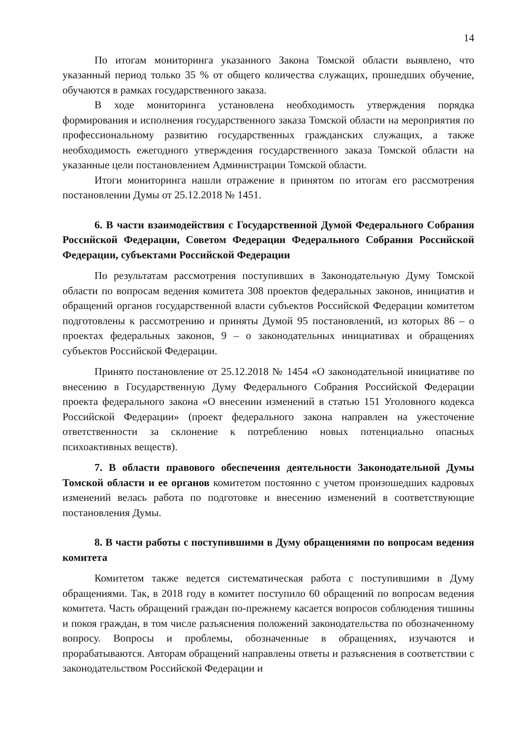14
По итогам мониторинга указанного Закона Томской области выявлено, что указанный период только 35 % от общего количества служащих, прошедших обучение, обучаются в рамках государственного заказа.
В ходе мониторинга установлена необходимость утверждения порядка формирования и исполнения государственного заказа Томской области на мероприятия по профессиональному развитию государственных гражданских служащих, а также необходимость ежегодного утверждения государственного заказа Томской области на указанные цели постановлением Администрации Томской области.
Итоги мониторинга нашли отражение в принятом по итогам его рассмотрения постановлении Думы от 25.12.2018 № 1451.
6. В части взаимодействия с Государственной Думой Федерального Собрания Российской Федерации, Советом Федерации Федерального Собрания Российской Федерации, субъектами Российской Федерации
По результатам рассмотрения поступивших в Законодательную Думу Томской области по вопросам ведения комитета 308 проектов федеральных законов, инициатив и обращений органов государственной власти субъектов Российской Федерации комитетом подготовлены к рассмотрению и приняты Думой 95 постановлений, из которых 86 – о проектах федеральных законов, 9 – о законодательных инициативах и обращениях субъектов Российской Федерации.
Принято постановление от 25.12.2018 № 1454 «О законодательной инициативе по внесению в Государственную Думу Федерального Собрания Российской Федерации проекта федерального закона «О внесении изменений в статью 151 Уголовного кодекса Российской Федерации» (проект федерального закона направлен на ужесточение ответственности за склонение к потреблению новых потенциально опасных психоактивных веществ).
7. В области правового обеспечения деятельности Законодательной Думы Томской области и ее органов комитетом постоянно с учетом произошедших кадровых изменений велась работа по подготовке и внесению изменений в соответствующие постановления Думы.
8. В части работы с поступившими в Думу обращениями по вопросам ведения комитета
Комитетом также ведется систематическая работа с поступившими в Думу обращениями. Так, в 2018 году в комитет поступило 60 обращений по вопросам ведения комитета. Часть обращений граждан по-прежнему касается вопросов соблюдения тишины и покоя граждан, в том числе разъяснения положений законодательства по обозначенному вопросу. Вопросы и проблемы, обозначенные в обращениях, изучаются и прорабатываются. Авторам обращений направлены ответы и разъяснения в соответствии с законодательством Российской Федерации и